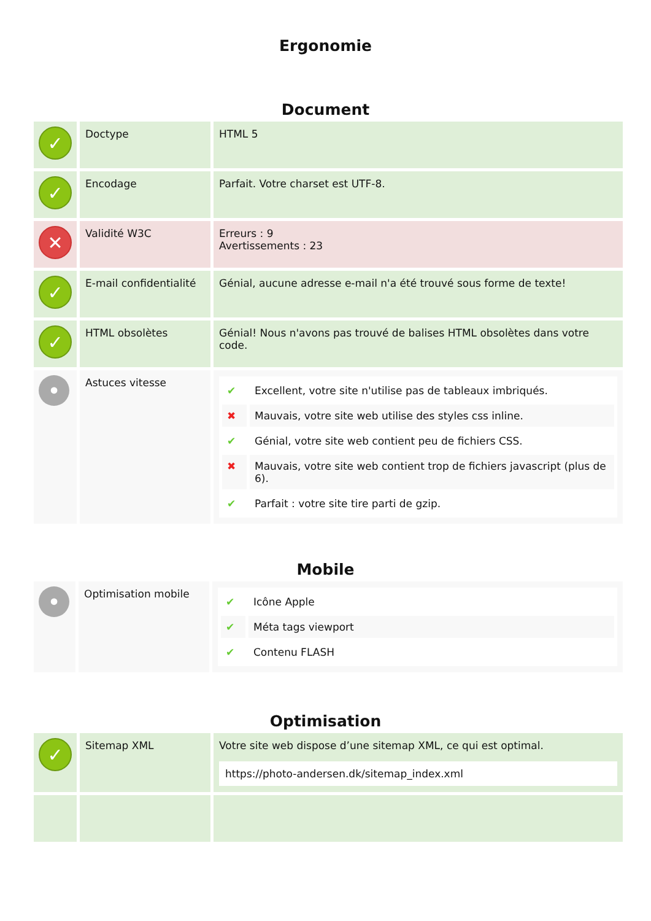Ergonomie
Document
| ✓ | Doctype | HTML 5 |
| ✓ | Encodage | Parfait. Votre charset est UTF-8. |
| ✕ | Validité W3C | Erreurs : 9 Avertissements : 23 |
| ✓ | E-mail confidentialité | Génial, aucune adresse e-mail n'a été trouvé sous forme de texte! |
| ✓ | HTML obsolètes | Génial! Nous n'avons pas trouvé de balises HTML obsolètes dans votre code. |
| • | Astuces vitesse | / ✔ / Excellent, votre site n'utilise pas de tableaux imbriqués. / / ✖ / Mauvais, votre site web utilise des styles css inline. / / ✔ / Génial, votre site web contient peu de fichiers CSS. / / ✖ / Mauvais, votre site web contient trop de fichiers javascript (plus de 6). / / ✔ / Parfait : votre site tire parti de gzip. / |
Mobile
| • | Optimisation mobile | / ✔ / Icône Apple / / ✔ / Méta tags viewport / / ✔ / Contenu FLASH / |
Optimisation
| ✓ | Sitemap XML | Votre site web dispose d’une sitemap XML, ce qui est optimal. https://photo-andersen.dk/sitemap_index.xml |